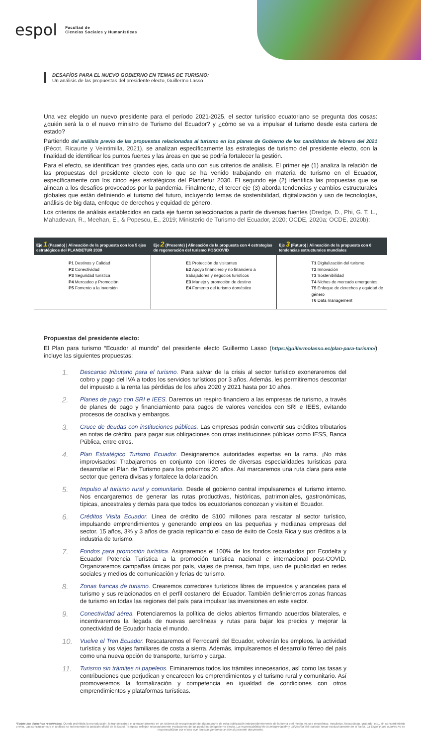espol
Facultad de
Ciencias Sociales y Humanísticas
DESAFÍOS PARA EL NUEVO GOBIERNO EN TEMAS DE TURISMO:
Un análisis de las propuestas del presidente electo, Guillermo Lasso
Una vez elegido un nuevo presidente para el período 2021-2025, el sector turístico ecuatoriano se pregunta dos cosas: ¿quién será la o el nuevo ministro de Turismo del Ecuador? y ¿cómo se va a impulsar el turismo desde esta cartera de estado?
Partiendo del análisis previo de las propuestas relacionadas al turismo en los planes de Gobierno de los candidatos de febrero del 2021 (Pécot, Ricaurte y Veintimilla, 2021), se analizan específicamente las estrategias de turismo del presidente electo, con la finalidad de identificar los puntos fuertes y las áreas en que se podría fortalecer la gestión.
Para el efecto, se identifican tres grandes ejes, cada uno con sus criterios de análisis. El primer eje (1) analiza la relación de las propuestas del presidente electo con lo que se ha venido trabajando en materia de turismo en el Ecuador, específicamente con los cinco ejes estratégicos del Plandetur 2030. El segundo eje (2) identifica las propuestas que se alinean a los desafíos provocados por la pandemia. Finalmente, el tercer eje (3) aborda tendencias y cambios estructurales globales que están definiendo el turismo del futuro, incluyendo temas de sostenibilidad, digitalización y uso de tecnologías, análisis de big data, enfoque de derechos y equidad de género.
Los criterios de análisis establecidos en cada eje fueron seleccionados a partir de diversas fuentes (Dredge, D., Phi, G. T. L., Mahadevan, R., Meehan, E., & Popescu, E., 2019; Ministerio de Turismo del Ecuador, 2020; OCDE, 2020a; OCDE, 2020b):
| Eje 1 (Pasado) / Alineación de la propuesta con los 5 ejes estratégicos del PLANDETUR 2030 | Eje 2 (Presente) / Alineación de la propuesta con 4 estrategias de regeneración del turismo POSCOVID | Eje 3 (Futuro) / Alineación de la propuesta con 6 tendencias estructurales mundiales |
| --- | --- | --- |
| P1 Destinos y Calidad P2 Conectividad P3 Seguridad turística P4 Mercadeo y Promoción P5 Fomento a la inversión | E1 Protección de visitantes E2 Apoyo financiero y no financiero a trabajadores y negocios turísticos E3 Manejo y promoción de destino E4 Fomento del turismo doméstico | T1 Digitalización del turismo T2 Innovación T3 Sostenibilidad T4 Nichos de mercado emergentes T5 Enfoque de derechos y equidad de género T6 Data management |
Propuestas del presidente electo:
El Plan para turismo “Ecuador al mundo” del presidente electo Guillermo Lasso (https://guillermolasso.ec/plan-para-turismo/) incluye las siguientes propuestas:
1.
Descanso tributario para el turismo. Para salvar de la crisis al sector turístico exoneraremos del cobro y pago del IVA a todos los servicios turísticos por 3 años. Además, les permitiremos descontar del impuesto a la renta las pérdidas de los años 2020 y 2021 hasta por 10 años.
2.
Planes de pago con SRI e IEES. Daremos un respiro financiero a las empresas de turismo, a través de planes de pago y financiamiento para pagos de valores vencidos con SRI e IEES, evitando procesos de coactiva y embargos.
3.
Cruce de deudas con instituciones públicas. Las empresas podrán convertir sus créditos tributarios en notas de crédito, para pagar sus obligaciones con otras instituciones públicas como IESS, Banca Pública, entre otros.
4.
Plan Estratégico Turismo Ecuador. Designaremos autoridades expertas en la rama. ¡No más improvisados! Trabajaremos en conjunto con líderes de diversas especialidades turísticas para desarrollar el Plan de Turismo para los próximos 20 años. Así marcaremos una ruta clara para este sector que genera divisas y fortalece la dolarización.
5.
Impulso al turismo rural y comunitario. Desde el gobierno central impulsaremos el turismo interno. Nos encargaremos de generar las rutas productivas, históricas, patrimoniales, gastronómicas, típicas, ancestrales y demás para que todos los ecuatorianos conozcan y visiten el Ecuador.
6.
Créditos Visita Ecuador. Línea de crédito de $100 millones para rescatar al sector turístico, impulsando emprendimientos y generando empleos en las pequeñas y medianas empresas del sector. 15 años, 3% y 3 años de gracia replicando el caso de éxito de Costa Rica y sus créditos a la industria de turismo.
7.
Fondos para promoción turística. Asignaremos el 100% de los fondos recaudados por Ecodelta y Ecuador Potencia Turística a la promoción turística nacional e internacional post-COVID. Organizaremos campañas únicas por país, viajes de prensa, fam trips, uso de publicidad en redes sociales y medios de comunicación y ferias de turismo.
8.
Zonas francas de turismo. Crearemos corredores turísticos libres de impuestos y aranceles para el turismo y sus relacionados en el perfil costanero del Ecuador. También definieremos zonas francas de turismo en todas las regiones del país para impulsar las inversiones en este sector.
9.
Conectividad aérea. Potenciaremos la política de cielos abiertos firmando acuerdos bilaterales, e incentivaremos la llegada de nuevas aerolíneas y rutas para bajar los precios y mejorar la conectividad de Ecuador hacia el mundo.
10.
Vuelve el Tren Ecuador. Rescataremos el Ferrocarril del Ecuador, volverán los empleos, la actividad turística y los viajes familiares de costa a sierra. Además, impulsaremos el desarrollo férreo del país como una nueva opción de transporte, turismo y carga.
11.
Turismo sin trámites ni papeleos. Eiminaremos todos los trámites innecesarios, así como las tasas y contribuciones que perjudican y encarecen los emprendimientos y el turismo rural y comunitario. Así promoveremos la formalización y competencia en igualdad de condiciones con otros emprendimientos y plataformas turísticas.
*Todos los derechos reservados. Queda prohibida la reproducción, la transmisión o el almacenamiento en un sistema de recuperación de alguna parte de esta publicación independientemente de la forma o el medio, ya sea electrónico, mecánico, fotocopiado, grabado, etc., sin consentimiento previo. Las conclusiones y el análisis no representan la posición oficial de la Espol. Tampoco reflejan necesariamente evoluciones de las posturas del gobierno electo. La responsabilidad de la interpretación y utilización del material recae exclusivamente en el lector. La Espol y sus autores no se responsabilizan por el uso que terceras personas le den al presente documento.